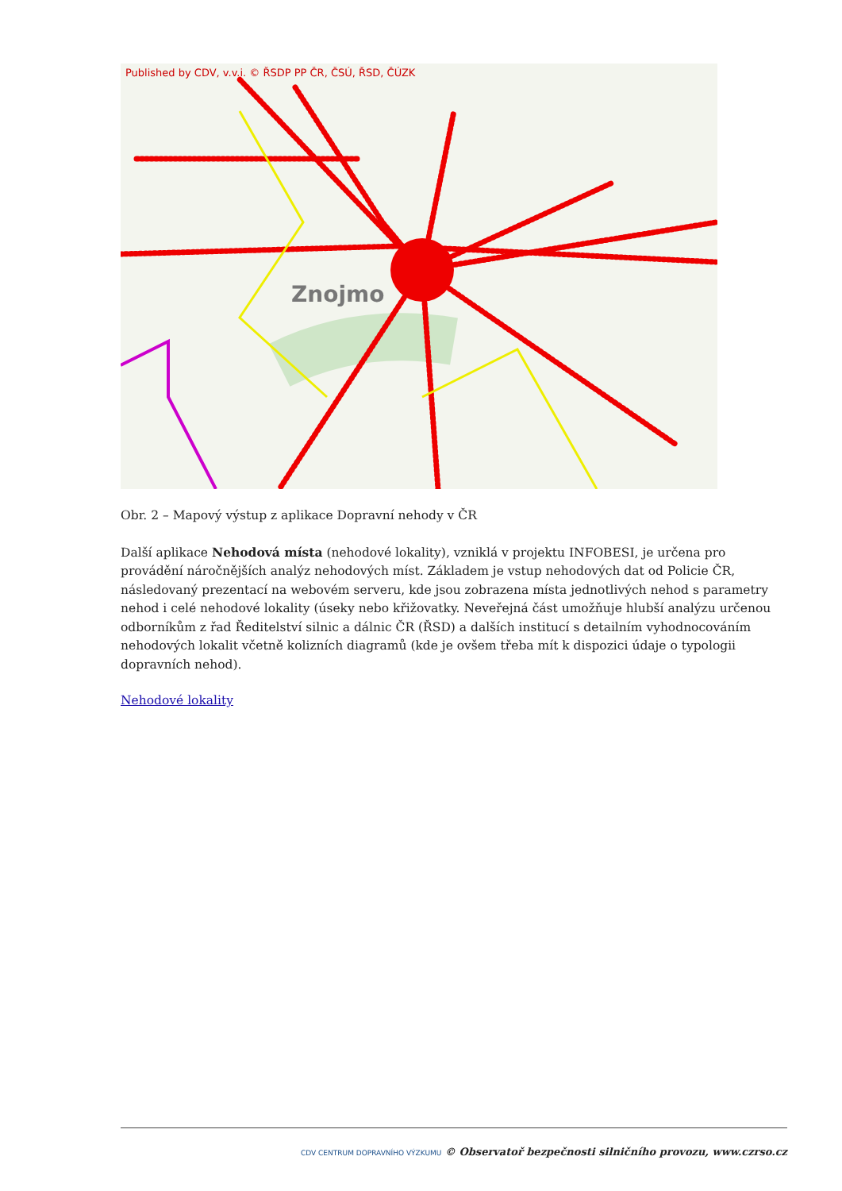Published by CDV, v.v.i. © ŘSDP PP ČR, ČSÚ, ŘSD, ČÚZK
Znojmo
Obr. 2 – Mapový výstup z aplikace Dopravní nehody v ČR
Další aplikace Nehodová místa (nehodové lokality), vzniklá v projektu INFOBESI, je určena pro provádění náročnějších analýz nehodových míst. Základem je vstup nehodových dat od Policie ČR, následovaný prezentací na webovém serveru, kde jsou zobrazena místa jednotlivých nehod s parametry nehod i celé nehodové lokality (úseky nebo křižovatky. Neveřejná část umožňuje hlubší analýzu určenou odborníkům z řad Ředitelství silnic a dálnic ČR (ŘSD) a dalších institucí s detailním vyhodnocováním nehodových lokalit včetně kolizních diagramů (kde je ovšem třeba mít k dispozici údaje o typologii dopravních nehod).
Nehodové lokality
CDV CENTRUM DOPRAVNÍHO VÝZKUMU © Observatoř bezpečnosti silničního provozu, www.czrso.cz